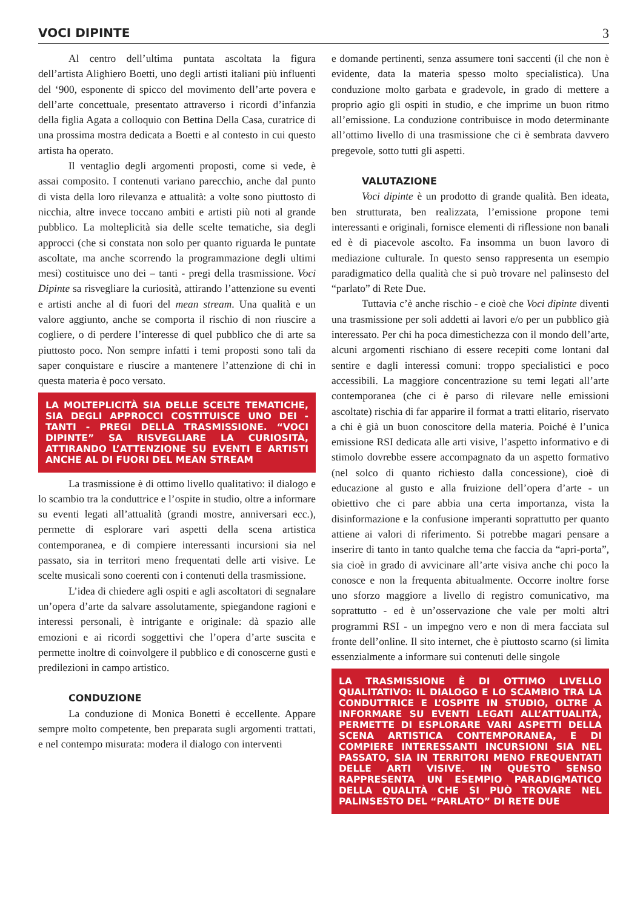VOCI DIPINTE 3
Al centro dell’ultima puntata ascoltata la figura dell’artista Alighiero Boetti, uno degli artisti italiani più influenti del ‘900, esponente di spicco del movimento dell’arte povera e dell’arte concettuale, presentato attraverso i ricordi d’infanzia della figlia Agata a colloquio con Bettina Della Casa, curatrice di una prossima mostra dedicata a Boetti e al contesto in cui questo artista ha operato.
Il ventaglio degli argomenti proposti, come si vede, è assai composito. I contenuti variano parecchio, anche dal punto di vista della loro rilevanza e attualità: a volte sono piuttosto di nicchia, altre invece toccano ambiti e artisti più noti al grande pubblico. La molteplicità sia delle scelte tematiche, sia degli approcci (che si constata non solo per quanto riguarda le puntate ascoltate, ma anche scorrendo la programmazione degli ultimi mesi) costituisce uno dei – tanti - pregi della trasmissione. Voci Dipinte sa risvegliare la curiosità, attirando l’attenzione su eventi e artisti anche al di fuori del mean stream. Una qualità e un valore aggiunto, anche se comporta il rischio di non riuscire a cogliere, o di perdere l’interesse di quel pubblico che di arte sa piuttosto poco. Non sempre infatti i temi proposti sono tali da saper conquistare e riuscire a mantenere l’attenzione di chi in questa materia è poco versato.
LA MOLTEPLICITÀ SIA DELLE SCELTE TEMATICHE, SIA DEGLI APPROCCI COSTITUISCE UNO DEI - TANTI - PREGI DELLA TRASMISSIONE. “VOCI DIPINTE” SA RISVEGLIARE LA CURIOSITÀ, ATTIRANDO L’ATTENZIONE SU EVENTI E ARTISTI ANCHE AL DI FUORI DEL MEAN STREAM
La trasmissione è di ottimo livello qualitativo: il dialogo e lo scambio tra la conduttrice e l’ospite in studio, oltre a informare su eventi legati all’attualità (grandi mostre, anniversari ecc.), permette di esplorare vari aspetti della scena artistica contemporanea, e di compiere interessanti incursioni sia nel passato, sia in territori meno frequentati delle arti visive. Le scelte musicali sono coerenti con i contenuti della trasmissione.
L’idea di chiedere agli ospiti e agli ascoltatori di segnalare un’opera d’arte da salvare assolutamente, spiegandone ragioni e interessi personali, è intrigante e originale: dà spazio alle emozioni e ai ricordi soggettivi che l’opera d’arte suscita e permette inoltre di coinvolgere il pubblico e di conoscerne gusti e predilezioni in campo artistico.
CONDUZIONE
La conduzione di Monica Bonetti è eccellente. Appare sempre molto competente, ben preparata sugli argomenti trattati, e nel contempo misurata: modera il dialogo con interventi
e domande pertinenti, senza assumere toni saccenti (il che non è evidente, data la materia spesso molto specialistica). Una conduzione molto garbata e gradevole, in grado di mettere a proprio agio gli ospiti in studio, e che imprime un buon ritmo all’emissione. La conduzione contribuisce in modo determinante all’ottimo livello di una trasmissione che ci è sembrata davvero pregevole, sotto tutti gli aspetti.
VALUTAZIONE
Voci dipinte è un prodotto di grande qualità. Ben ideata, ben strutturata, ben realizzata, l’emissione propone temi interessanti e originali, fornisce elementi di riflessione non banali ed è di piacevole ascolto. Fa insomma un buon lavoro di mediazione culturale. In questo senso rappresenta un esempio paradigmatico della qualità che si può trovare nel palinsesto del “parlato” di Rete Due.
Tuttavia c’è anche rischio - e cioè che Voci dipinte diventi una trasmissione per soli addetti ai lavori e/o per un pubblico già interessato. Per chi ha poca dimestichezza con il mondo dell’arte, alcuni argomenti rischiano di essere recepiti come lontani dal sentire e dagli interessi comuni: troppo specialistici e poco accessibili. La maggiore concentrazione su temi legati all’arte contemporanea (che ci è parso di rilevare nelle emissioni ascoltate) rischia di far apparire il format a tratti elitario, riservato a chi è già un buon conoscitore della materia. Poiché è l’unica emissione RSI dedicata alle arti visive, l’aspetto informativo e di stimolo dovrebbe essere accompagnato da un aspetto formativo (nel solco di quanto richiesto dalla concessione), cioè di educazione al gusto e alla fruizione dell’opera d’arte - un obiettivo che ci pare abbia una certa importanza, vista la disinformazione e la confusione imperanti soprattutto per quanto attiene ai valori di riferimento. Si potrebbe magari pensare a inserire di tanto in tanto qualche tema che faccia da “apri-porta”, sia cioè in grado di avvicinare all’arte visiva anche chi poco la conosce e non la frequenta abitualmente. Occorre inoltre forse uno sforzo maggiore a livello di registro comunicativo, ma soprattutto - ed è un’osservazione che vale per molti altri programmi RSI - un impegno vero e non di mera facciata sul fronte dell’online. Il sito internet, che è piuttosto scarno (si limita essenzialmente a informare sui contenuti delle singole
LA TRASMISSIONE È DI OTTIMO LIVELLO QUALITATIVO: IL DIALOGO E LO SCAMBIO TRA LA CONDUTTRICE E L’OSPITE IN STUDIO, OLTRE A INFORMARE SU EVENTI LEGATI ALL’ATTUALITÀ, PERMETTE DI ESPLORARE VARI ASPETTI DELLA SCENA ARTISTICA CONTEMPORANEA, E DI COMPIERE INTERESSANTI INCURSIONI SIA NEL PASSATO, SIA IN TERRITORI MENO FREQUENTATI DELLE ARTI VISIVE. IN QUESTO SENSO RAPPRESENTA UN ESEMPIO PARADIGMATICO DELLA QUALITÀ CHE SI PUÒ TROVARE NEL PALINSESTO DEL “PARLATO” DI RETE DUE